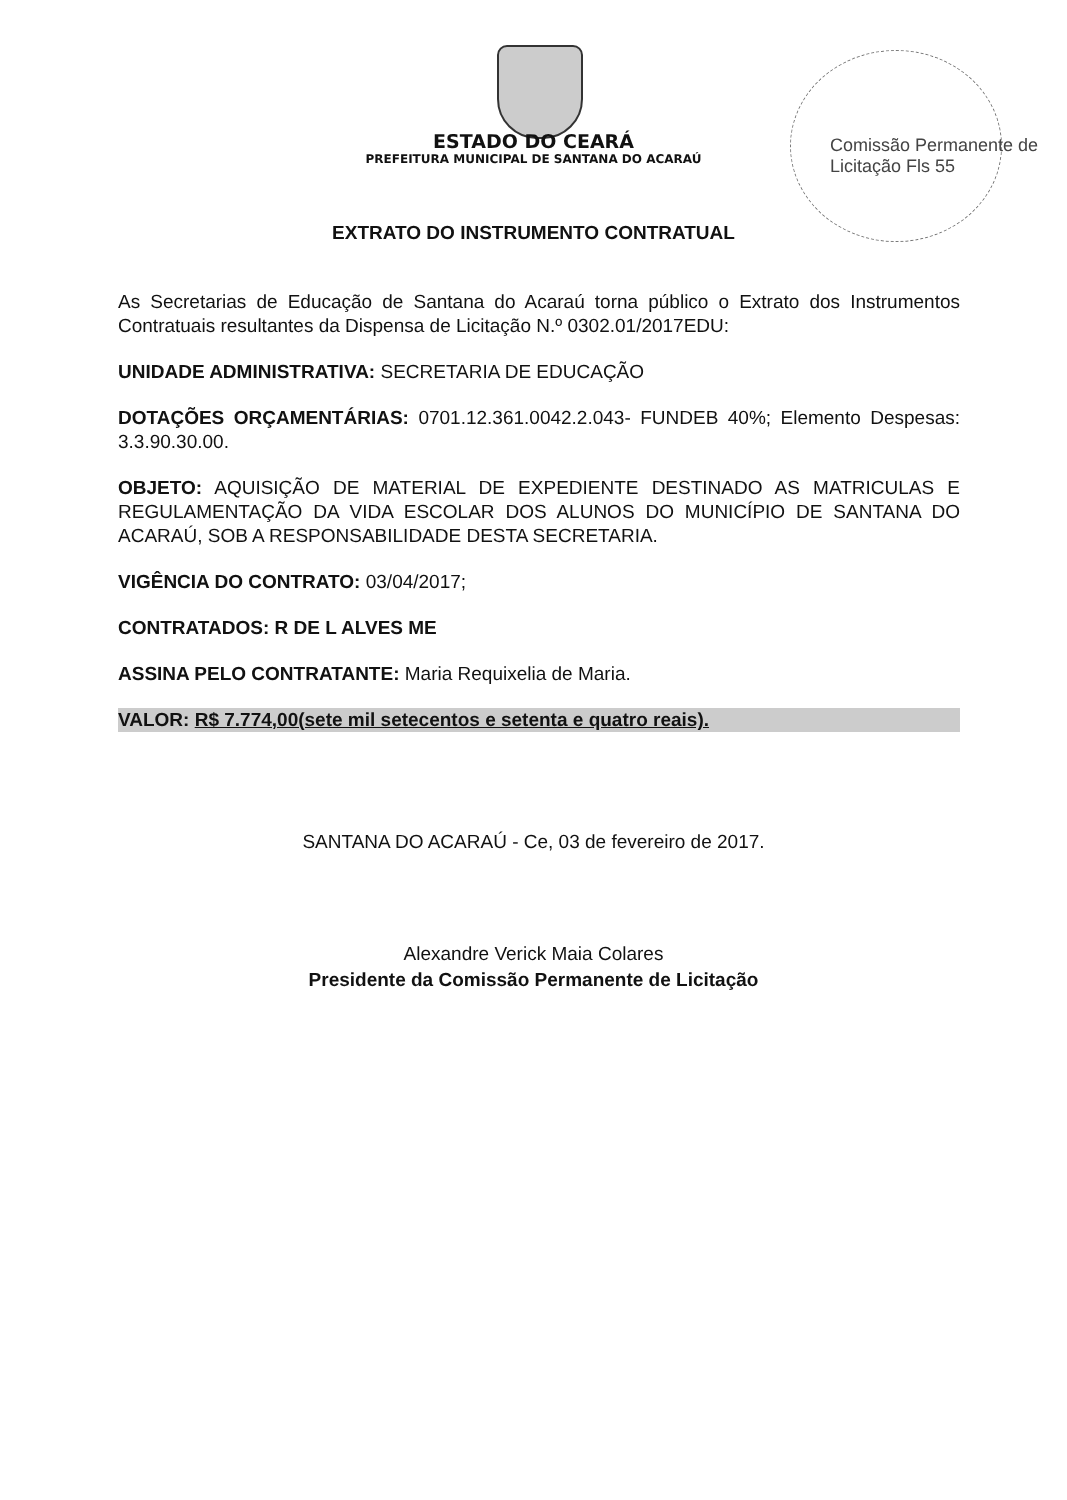ESTADO DO CEARÁ
PREFEITURA MUNICIPAL DE SANTANA DO ACARAÚ
Comissão Permanente de Licitação Fls 55
EXTRATO DO INSTRUMENTO CONTRATUAL
As Secretarias de Educação de Santana do Acaraú torna público o Extrato dos Instrumentos Contratuais resultantes da Dispensa de Licitação N.º 0302.01/2017EDU:
UNIDADE ADMINISTRATIVA: SECRETARIA DE EDUCAÇÃO
DOTAÇÕES ORÇAMENTÁRIAS: 0701.12.361.0042.2.043- FUNDEB 40%; Elemento Despesas: 3.3.90.30.00.
OBJETO: AQUISIÇÃO DE MATERIAL DE EXPEDIENTE DESTINADO AS MATRICULAS E REGULAMENTAÇÃO DA VIDA ESCOLAR DOS ALUNOS DO MUNICÍPIO DE SANTANA DO ACARAÚ, SOB A RESPONSABILIDADE DESTA SECRETARIA.
VIGÊNCIA DO CONTRATO: 03/04/2017;
CONTRATADOS: R DE L ALVES ME
ASSINA PELO CONTRATANTE: Maria Requixelia de Maria.
VALOR: R$ 7.774,00(sete mil setecentos e setenta e quatro reais).
SANTANA DO ACARAÚ - Ce, 03 de fevereiro de 2017.
Alexandre Verick Maia Colares
Presidente da Comissão Permanente de Licitação